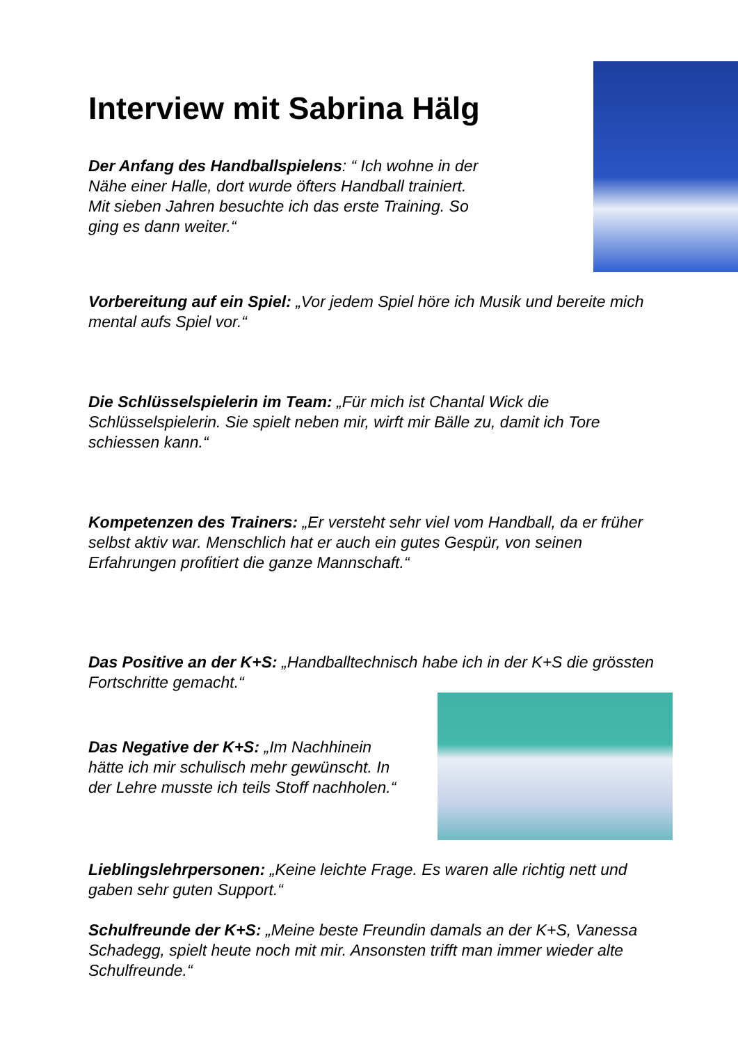Interview mit Sabrina Hälg
Der Anfang des Handballspielens: “ Ich wohne in der Nähe einer Halle, dort wurde öfters Handball trainiert.
Mit sieben Jahren besuchte ich das erste Training. So ging es dann weiter.“
Vorbereitung auf ein Spiel: „Vor jedem Spiel höre ich Musik und bereite mich mental aufs Spiel vor.“
Die Schlüsselspielerin im Team: „Für mich ist Chantal Wick die Schlüsselspielerin. Sie spielt neben mir, wirft mir Bälle zu, damit ich Tore schiessen kann.“
Kompetenzen des Trainers: „Er versteht sehr viel vom Handball, da er früher selbst aktiv war. Menschlich hat er auch ein gutes Gespür, von seinen Erfahrungen profitiert die ganze Mannschaft.“
Das Positive an der K+S: „Handballtechnisch habe ich in der K+S die grössten Fortschritte gemacht.“
Das Negative der K+S: „Im Nachhinein hätte ich mir schulisch mehr gewünscht. In der Lehre musste ich teils Stoff nachholen.“
Lieblingslehrpersonen: „Keine leichte Frage. Es waren alle richtig nett und gaben sehr guten Support.“
Schulfreunde der K+S: „Meine beste Freundin damals an der K+S, Vanessa Schadegg, spielt heute noch mit mir. Ansonsten trifft man immer wieder alte Schulfreunde.“